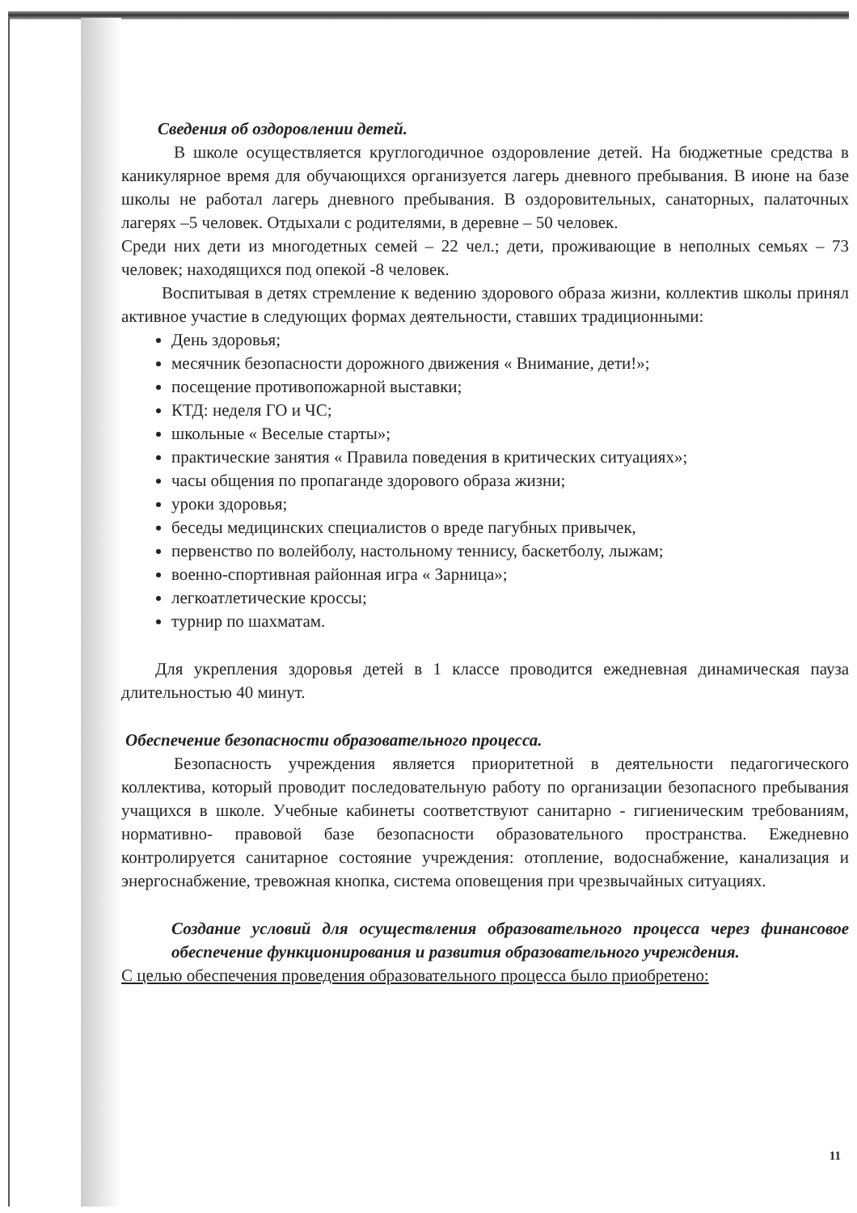Сведения об оздоровлении детей.
В школе осуществляется круглогодичное оздоровление детей. На бюджетные средства в каникулярное время для обучающихся организуется лагерь дневного пребывания. В июне на базе школы не работал лагерь дневного пребывания. В оздоровительных, санаторных, палаточных лагерях –5 человек. Отдыхали с родителями, в деревне – 50 человек.
Среди них дети из многодетных семей – 22 чел.; дети, проживающие в неполных семьях – 73 человек; находящихся под опекой -8 человек.
Воспитывая в детях стремление к ведению здорового образа жизни, коллектив школы принял активное участие в следующих формах деятельности, ставших традиционными:
День здоровья;
месячник безопасности дорожного движения « Внимание, дети!»;
посещение противопожарной выставки;
КТД: неделя ГО и ЧС;
школьные « Веселые старты»;
практические занятия « Правила поведения в критических ситуациях»;
часы общения по пропаганде здорового образа жизни;
уроки здоровья;
беседы медицинских специалистов о вреде пагубных привычек,
первенство по волейболу, настольному теннису, баскетболу, лыжам;
военно-спортивная районная игра « Зарница»;
легкоатлетические кроссы;
турнир по шахматам.
Для укрепления здоровья детей в 1 классе проводится ежедневная динамическая пауза длительностью 40 минут.
Обеспечение безопасности образовательного процесса.
Безопасность учреждения является приоритетной в деятельности педагогического коллектива, который проводит последовательную работу по организации безопасного пребывания учащихся в школе. Учебные кабинеты соответствуют санитарно - гигиеническим требованиям, нормативно- правовой базе безопасности образовательного пространства. Ежедневно контролируется санитарное состояние учреждения: отопление, водоснабжение, канализация и энергоснабжение, тревожная кнопка, система оповещения при чрезвычайных ситуациях.
Создание условий для осуществления образовательного процесса через финансовое обеспечение функционирования и развития образовательного учреждения.
С целью обеспечения проведения образовательного процесса было приобретено:
11